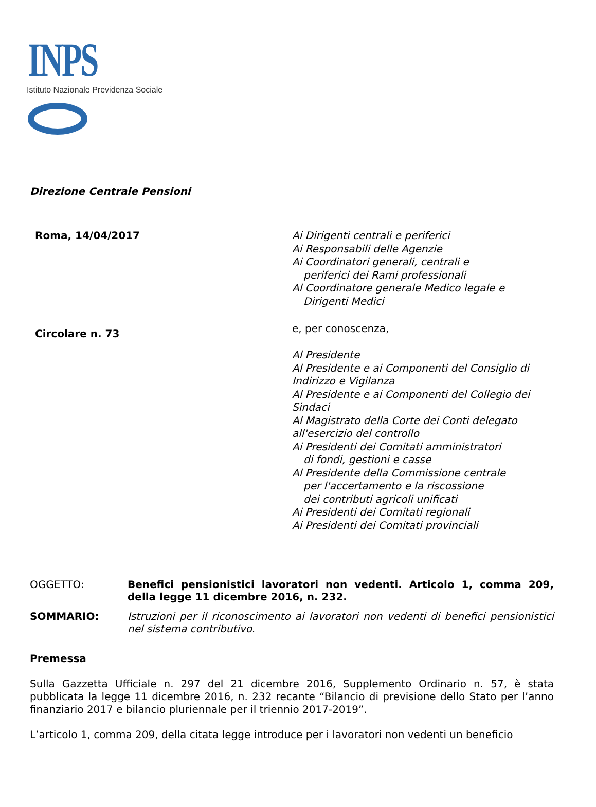INPS
Istituto Nazionale Previdenza Sociale
Direzione Centrale Pensioni
Roma, 14/04/2017
Ai Dirigenti centrali e periferici
Ai Responsabili delle Agenzie
Ai Coordinatori generali, centrali e
periferici dei Rami professionali
Al Coordinatore generale Medico legale e
Dirigenti Medici
Circolare n. 73
e, per conoscenza,
Al Presidente
Al Presidente e ai Componenti del Consiglio di
Indirizzo e Vigilanza
Al Presidente e ai Componenti del Collegio dei
Sindaci
Al Magistrato della Corte dei Conti delegato
all'esercizio del controllo
Ai Presidenti dei Comitati amministratori
di fondi, gestioni e casse
Al Presidente della Commissione centrale
per l'accertamento e la riscossione
dei contributi agricoli unificati
Ai Presidenti dei Comitati regionali
Ai Presidenti dei Comitati provinciali
OGGETTO: Benefici pensionistici lavoratori non vedenti. Articolo 1, comma 209, della legge 11 dicembre 2016, n. 232.
SOMMARIO: Istruzioni per il riconoscimento ai lavoratori non vedenti di benefici pensionistici nel sistema contributivo.
Premessa
Sulla Gazzetta Ufficiale n. 297 del 21 dicembre 2016, Supplemento Ordinario n. 57, è stata pubblicata la legge 11 dicembre 2016, n. 232 recante “Bilancio di previsione dello Stato per l’anno finanziario 2017 e bilancio pluriennale per il triennio 2017-2019”.
L’articolo 1, comma 209, della citata legge introduce per i lavoratori non vedenti un beneficio